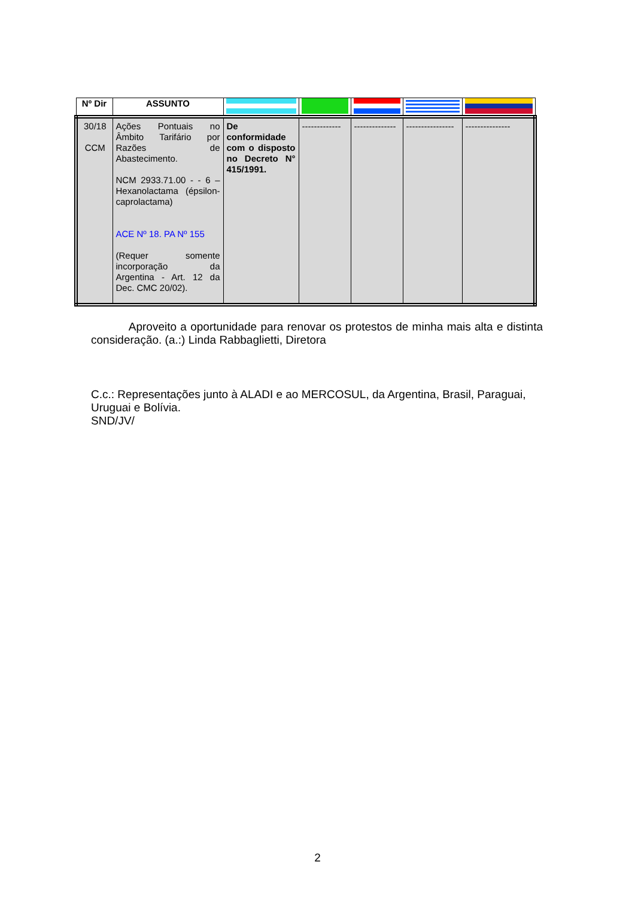| Nº Dir | ASSUNTO | | | | | |
| --- | --- | --- | --- | --- | --- | --- |
| 30/18 CCM | Ações Pontuais no Âmbito Tarifário por Razões de Abastecimento. NCM 2933.71.00 - - 6 – Hexanolactama (épsilon-caprolactama) ACE Nº 18. PA Nº 155 (Requer somente incorporação da Argentina - Art. 12 da Dec. CMC 20/02). | De conformidade com o disposto no Decreto N° 415/1991. | ------------- | -------------- | ---------------- | --------------- |
Aproveito a oportunidade para renovar os protestos de minha mais alta e distinta consideração. (a.:) Linda Rabbaglietti, Diretora
C.c.: Representações junto à ALADI e ao MERCOSUL, da Argentina, Brasil, Paraguai, Uruguai e Bolívia.
SND/JV/
2